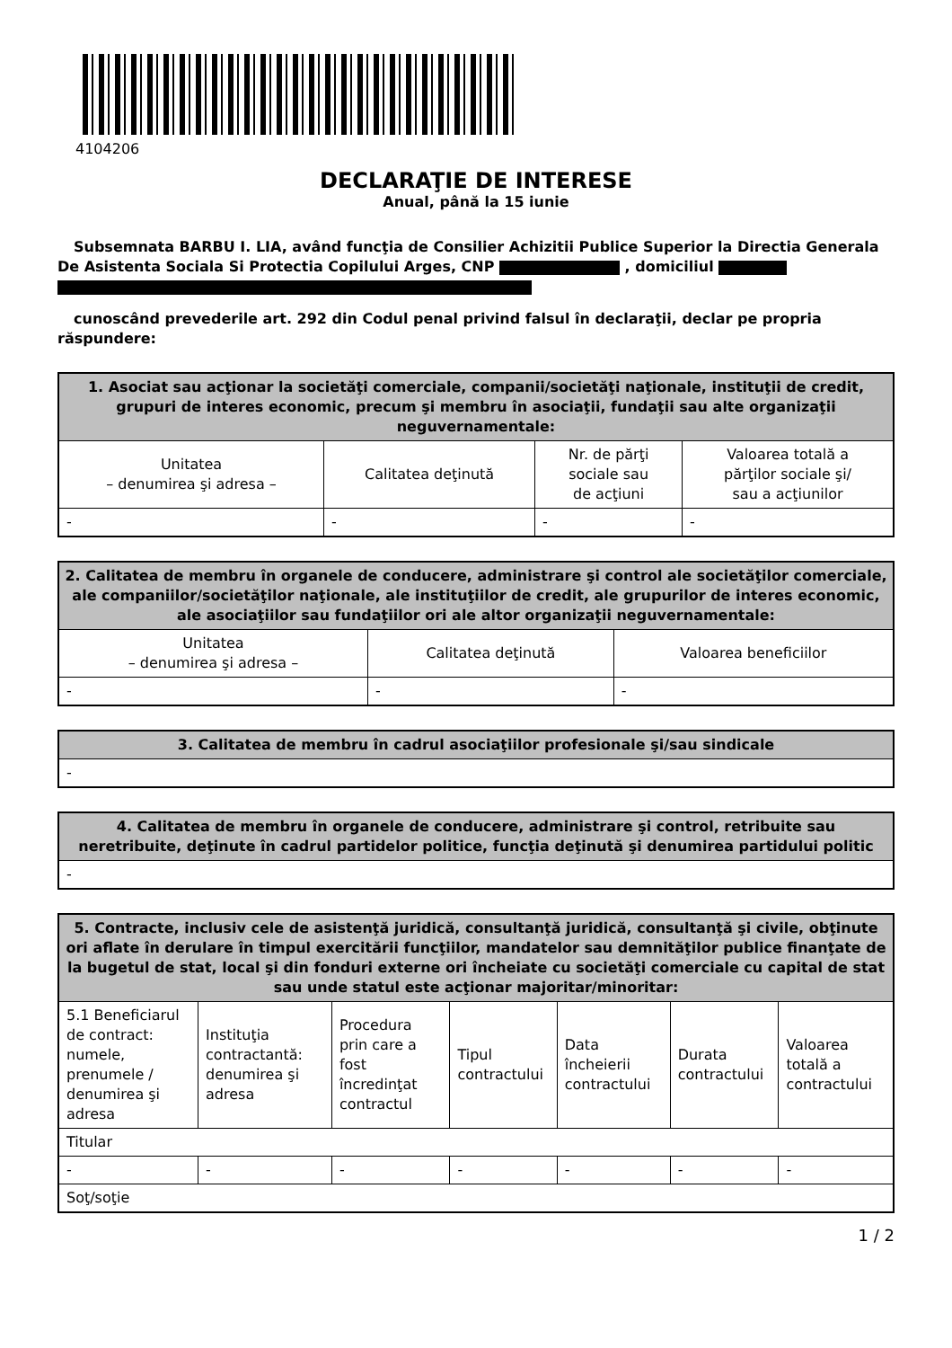4104206
DECLARAŢIE DE INTERESE
Anual, până la 15 iunie
Subsemnata BARBU I. LIA, având funcţia de Consilier Achizitii Publice Superior la Directia Generala De Asistenta Sociala Si Protectia Copilului Arges, CNP , domiciliul
cunoscând prevederile art. 292 din Codul penal privind falsul în declaraţii, declar pe propria răspundere:
| 1. Asociat sau acţionar la societăţi comerciale, companii/societăţi naţionale, instituţii de credit, grupuri de interes economic, precum şi membru în asociaţii, fundaţii sau alte organizaţii neguvernamentale: | | | |
| --- | --- | --- | --- |
| Unitatea – denumirea şi adresa – | Calitatea deţinută | Nr. de părţi sociale sau de acţiuni | Valoarea totală a părţilor sociale şi/ sau a acţiunilor |
| - | - | - | - |
| 2. Calitatea de membru în organele de conducere, administrare şi control ale societăţilor comerciale, ale companiilor/societăţilor naţionale, ale instituţiilor de credit, ale grupurilor de interes economic, ale asociaţiilor sau fundaţiilor ori ale altor organizaţii neguvernamentale: | | |
| --- | --- | --- |
| Unitatea – denumirea şi adresa – | Calitatea deţinută | Valoarea beneficiilor |
| - | - | - |
| 3. Calitatea de membru în cadrul asociaţiilor profesionale şi/sau sindicale |
| --- |
| - |
| 4. Calitatea de membru în organele de conducere, administrare şi control, retribuite sau neretribuite, deţinute în cadrul partidelor politice, funcţia deţinută şi denumirea partidului politic |
| --- |
| - |
| 5. Contracte, inclusiv cele de asistenţă juridică, consultanţă juridică, consultanţă şi civile, obţinute ori aflate în derulare în timpul exercitării funcţiilor, mandatelor sau demnităţilor publice finanţate de la bugetul de stat, local şi din fonduri externe ori încheiate cu societăţi comerciale cu capital de stat sau unde statul este acţionar majoritar/minoritar: | | | | | | |
| --- | --- | --- | --- | --- | --- | --- |
| 5.1 Beneficiarul de contract: numele, prenumele / denumirea şi adresa | Instituţia contractantă: denumirea şi adresa | Procedura prin care a fost încredinţat contractul | Tipul contractului | Data încheierii contractului | Durata contractului | Valoarea totală a contractului |
| Titular | | | | | | |
| - | - | - | - | - | - | - |
| Soţ/soţie | | | | | | |
1 / 2